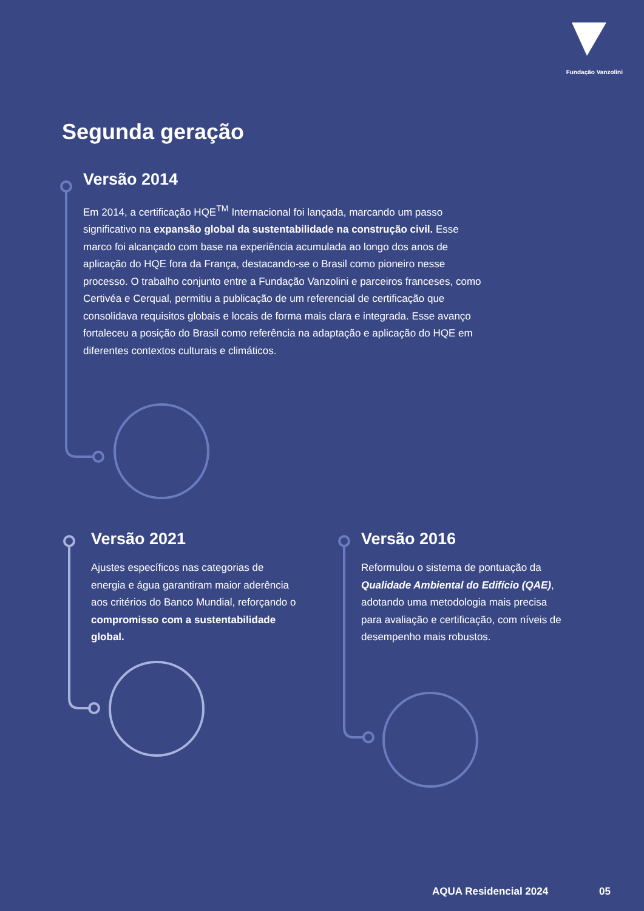Fundação Vanzolini
Segunda geração
Versão 2014
Em 2014, a certificação HQE<sup>TM</sup> Internacional foi lançada, marcando um passo significativo na expansão global da sustentabilidade na construção civil. Esse marco foi alcançado com base na experiência acumulada ao longo dos anos de aplicação do HQE fora da França, destacando-se o Brasil como pioneiro nesse processo. O trabalho conjunto entre a Fundação Vanzolini e parceiros franceses, como Certivéa e Cerqual, permitiu a publicação de um referencial de certificação que consolidava requisitos globais e locais de forma mais clara e integrada. Esse avanço fortaleceu a posição do Brasil como referência na adaptação e aplicação do HQE em diferentes contextos culturais e climáticos.
Versão 2021
Ajustes específicos nas categorias de energia e água garantiram maior aderência aos critérios do Banco Mundial, reforçando o compromisso com a sustentabilidade global.
Versão 2016
Reformulou o sistema de pontuação da Qualidade Ambiental do Edifício (QAE), adotando uma metodologia mais precisa para avaliação e certificação, com níveis de desempenho mais robustos.
AQUA Residencial 2024 05